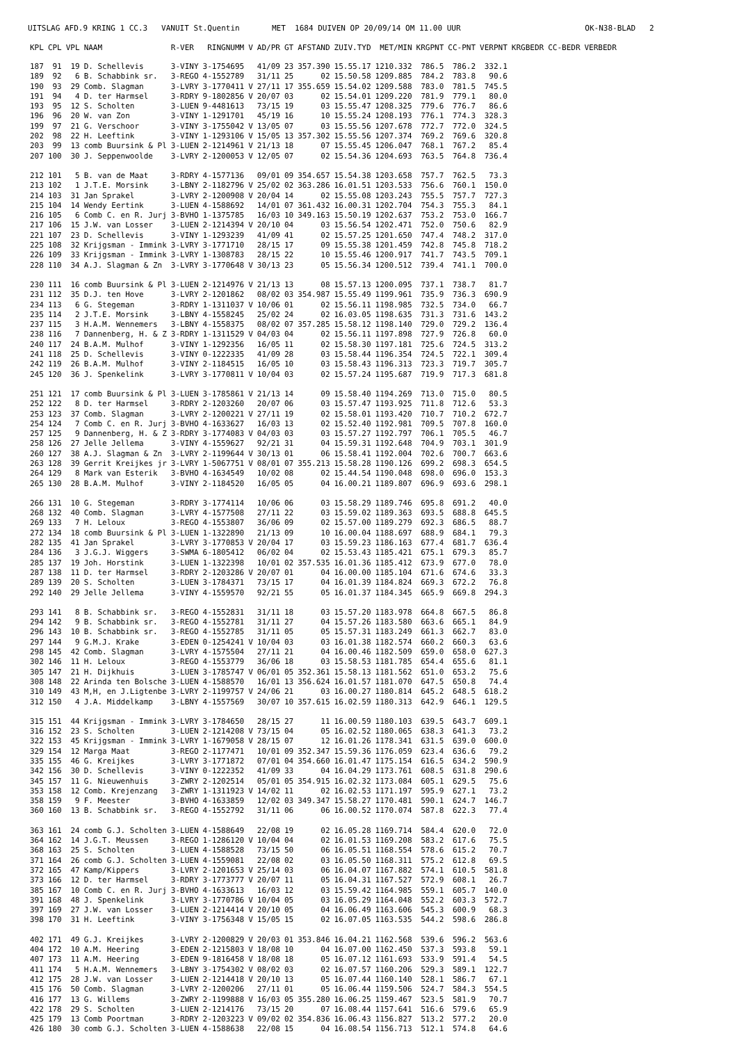UITSLAG AFD.9 KRING 1 CC.3 VANUIT St.Quentin MET 1684 DUIVEN OP 20/09/14 OM 11.00 UUR OK-N38-BLAD 2
| KPL | CPL | VPL | NAAM | R-VER | RINGNUMM | V | AD/PR | GT | AFSTAND | ZUIV.TYD | MET/MIN | KRGPNT | CC-PNT | VERPNT | KRGBEDR | CC-BEDR | VERBEDR |
| --- | --- | --- | --- | --- | --- | --- | --- | --- | --- | --- | --- | --- | --- | --- | --- | --- | --- |
| 187 | 91 | 19 | D. Schellevis | 3-VINY | 3-1754695 | | 41/09 | 23 | 357.390 | 15.55.17 | 1210.332 | 786.5 | 786.2 | 332.1 | | | |
| 189 | 92 | 6 | B. Schabbink sr. | 3-REGO | 4-1552789 | | 31/11 | 25 | 02 | 15.50.58 | 1209.885 | 784.2 | 783.8 | 90.6 | | | |
| 190 | 93 | 29 | Comb. Slagman | 3-LVRY | 3-1770411 | V | 27/11 | 17 | 355.659 | 15.54.02 | 1209.588 | 783.0 | 781.5 | 745.5 | | | |
| 191 | 94 | 4 | D. ter Harmsel | 3-RDRY | 9-1802856 | V | 20/07 | 03 | 02 | 15.54.01 | 1209.220 | 781.9 | 779.1 | 80.0 | | | |
| 193 | 95 | 12 | S. Scholten | 3-LUEN | 9-4481613 | | 73/15 | 19 | 03 | 15.55.47 | 1208.325 | 779.6 | 776.7 | 86.6 | | | |
| 196 | 96 | 20 | W. van Zon | 3-VINY | 1-1291701 | | 45/19 | 16 | 10 | 15.55.24 | 1208.193 | 776.1 | 774.3 | 328.3 | | | |
| 199 | 97 | 21 | G. Verschoor | 3-VINY | 3-1755042 | V | 13/05 | 07 | 03 | 15.55.56 | 1207.678 | 772.7 | 772.0 | 324.5 | | | |
| 202 | 98 | 22 | H. Leeftink | 3-VINY | 1-1293106 | V | 15/05 | 13 | 357.302 | 15.55.56 | 1207.374 | 769.2 | 769.6 | 320.8 | | | |
| 203 | 99 | 13 | comb Buursink & Pl | 3-LUEN | 2-1214961 | V | 21/13 | 18 | 07 | 15.55.45 | 1206.047 | 768.1 | 767.2 | 85.4 | | | |
| 207 | 100 | 30 | J. Seppenwoolde | 3-LVRY | 2-1200053 | V | 12/05 | 07 | 02 | 15.54.36 | 1204.693 | 763.5 | 764.8 | 736.4 | | | |
| 212 | 101 | 5 | B. van de Maat | 3-RDRY | 4-1577136 | | 09/01 | 09 | 354.657 | 15.54.38 | 1203.658 | 757.7 | 762.5 | 73.3 | | | |
| 213 | 102 | 1 | J.T.E. Morsink | 3-LBNY | 2-1182796 | V | 25/02 | 02 | 363.286 | 16.01.51 | 1203.533 | 756.6 | 760.1 | 150.0 | | | |
| 214 | 103 | 31 | Jan Sprakel | 3-LVRY | 2-1200908 | V | 20/04 | 14 | 02 | 15.55.08 | 1203.243 | 755.5 | 757.7 | 727.3 | | | |
| 215 | 104 | 14 | Wendy Eertink | 3-LUEN | 4-1588692 | | 14/01 | 07 | 361.432 | 16.00.31 | 1202.704 | 754.3 | 755.3 | 84.1 | | | |
| 216 | 105 | 6 | Comb C. en R. Jurj | 3-BVHO | 1-1375785 | | 16/03 | 10 | 349.163 | 15.50.19 | 1202.637 | 753.2 | 753.0 | 166.7 | | | |
| 217 | 106 | 15 | J.W. van Losser | 3-LUEN | 2-1214394 | V | 20/10 | 04 | 03 | 15.56.54 | 1202.471 | 752.0 | 750.6 | 82.9 | | | |
| 221 | 107 | 23 | D. Schellevis | 3-VINY | 1-1293239 | | 41/09 | 41 | 02 | 15.57.25 | 1201.650 | 747.4 | 748.2 | 317.0 | | | |
| 225 | 108 | 32 | Krijgsman - Immink | 3-LVRY | 3-1771710 | | 28/15 | 17 | 09 | 15.55.38 | 1201.459 | 742.8 | 745.8 | 718.2 | | | |
| 226 | 109 | 33 | Krijgsman - Immink | 3-LVRY | 1-1308783 | | 28/15 | 22 | 10 | 15.55.46 | 1200.917 | 741.7 | 743.5 | 709.1 | | | |
| 228 | 110 | 34 | A.J. Slagman & Zn | 3-LVRY | 3-1770648 | V | 30/13 | 23 | 05 | 15.56.34 | 1200.512 | 739.4 | 741.1 | 700.0 | | | |
| 230 | 111 | 16 | comb Buursink & Pl | 3-LUEN | 2-1214976 | V | 21/13 | 13 | 08 | 15.57.13 | 1200.095 | 737.1 | 738.7 | 81.7 | | | |
| 231 | 112 | 35 | D.J. ten Hove | 3-LVRY | 2-1201862 | | 08/02 | 03 | 354.987 | 15.55.49 | 1199.961 | 735.9 | 736.3 | 690.9 | | | |
| 234 | 113 | 6 | G. Stegeman | 3-RDRY | 1-1311037 | V | 10/06 | 01 | 02 | 15.56.11 | 1198.985 | 732.5 | 734.0 | 66.7 | | | |
| 235 | 114 | 2 | J.T.E. Morsink | 3-LBNY | 4-1558245 | | 25/02 | 24 | 02 | 16.03.05 | 1198.635 | 731.3 | 731.6 | 143.2 | | | |
| 237 | 115 | 3 | H.A.M. Wennemers | 3-LBNY | 4-1558375 | | 08/02 | 07 | 357.285 | 15.58.12 | 1198.140 | 729.0 | 729.2 | 136.4 | | | |
| 238 | 116 | 7 | Dannenberg, H. & Z | 3-RDRY | 1-1311529 | V | 04/03 | 04 | 02 | 15.56.11 | 1197.898 | 727.9 | 726.8 | 60.0 | | | |
| 240 | 117 | 24 | B.A.M. Mulhof | 3-VINY | 1-1292356 | | 16/05 | 11 | 02 | 15.58.30 | 1197.181 | 725.6 | 724.5 | 313.2 | | | |
| 241 | 118 | 25 | D. Schellevis | 3-VINY | 0-1222335 | | 41/09 | 28 | 03 | 15.58.44 | 1196.354 | 724.5 | 722.1 | 309.4 | | | |
| 242 | 119 | 26 | B.A.M. Mulhof | 3-VINY | 2-1184515 | | 16/05 | 10 | 03 | 15.58.43 | 1196.313 | 723.3 | 719.7 | 305.7 | | | |
| 245 | 120 | 36 | J. Spenkelink | 3-LVRY | 3-1770811 | V | 10/04 | 03 | 02 | 15.57.24 | 1195.687 | 719.9 | 717.3 | 681.8 | | | |
| 251 | 121 | 17 | comb Buursink & Pl | 3-LUEN | 3-1785861 | V | 21/13 | 14 | 09 | 15.58.40 | 1194.269 | 713.0 | 715.0 | 80.5 | | | |
| 252 | 122 | 8 | D. ter Harmsel | 3-RDRY | 2-1203260 | | 20/07 | 06 | 03 | 15.57.47 | 1193.925 | 711.8 | 712.6 | 53.3 | | | |
| 253 | 123 | 37 | Comb. Slagman | 3-LVRY | 2-1200221 | V | 27/11 | 19 | 02 | 15.58.01 | 1193.420 | 710.7 | 710.2 | 672.7 | | | |
| 254 | 124 | 7 | Comb C. en R. Jurj | 3-BVHO | 4-1633627 | | 16/03 | 13 | 02 | 15.52.40 | 1192.981 | 709.5 | 707.8 | 160.0 | | | |
| 257 | 125 | 9 | Dannenberg, H. & Z | 3-RDRY | 3-1774083 | V | 04/03 | 03 | 03 | 15.57.27 | 1192.797 | 706.1 | 705.5 | 46.7 | | | |
| 258 | 126 | 27 | Jelle Jellema | 3-VINY | 4-1559627 | | 92/21 | 31 | 04 | 15.59.31 | 1192.648 | 704.9 | 703.1 | 301.9 | | | |
| 260 | 127 | 38 | A.J. Slagman & Zn | 3-LVRY | 2-1199644 | V | 30/13 | 01 | 06 | 15.58.41 | 1192.004 | 702.6 | 700.7 | 663.6 | | | |
| 263 | 128 | 39 | Gerrit Kreijkes jr | 3-LVRY | 1-5067751 | V | 08/01 | 07 | 355.213 | 15.58.28 | 1190.126 | 699.2 | 698.3 | 654.5 | | | |
| 264 | 129 | 8 | Mark van Esterik | 3-BVHO | 4-1634549 | | 10/02 | 08 | 02 | 15.44.54 | 1190.048 | 698.0 | 696.0 | 153.3 | | | |
| 265 | 130 | 28 | B.A.M. Mulhof | 3-VINY | 2-1184520 | | 16/05 | 05 | 04 | 16.00.21 | 1189.807 | 696.9 | 693.6 | 298.1 | | | |
| 266 | 131 | 10 | G. Stegeman | 3-RDRY | 3-1774114 | | 10/06 | 06 | 03 | 15.58.29 | 1189.746 | 695.8 | 691.2 | 40.0 | | | |
| 268 | 132 | 40 | Comb. Slagman | 3-LVRY | 4-1577508 | | 27/11 | 22 | 03 | 15.59.02 | 1189.363 | 693.5 | 688.8 | 645.5 | | | |
| 269 | 133 | 7 | H. Leloux | 3-REGO | 4-1553807 | | 36/06 | 09 | 02 | 15.57.00 | 1189.279 | 692.3 | 686.5 | 88.7 | | | |
| 272 | 134 | 18 | comb Buursink & Pl | 3-LUEN | 1-1322890 | | 21/13 | 09 | 10 | 16.00.04 | 1188.697 | 688.9 | 684.1 | 79.3 | | | |
| 282 | 135 | 41 | Jan Sprakel | 3-LVRY | 3-1770853 | V | 20/04 | 17 | 03 | 15.59.23 | 1186.163 | 677.4 | 681.7 | 636.4 | | | |
| 284 | 136 | 3 | J.G.J. Wiggers | 3-SWMA | 6-1805412 | | 06/02 | 04 | 02 | 15.53.43 | 1185.421 | 675.1 | 679.3 | 85.7 | | | |
| 285 | 137 | 19 | Joh. Horstink | 3-LUEN | 1-1322398 | | 10/01 | 02 | 357.535 | 16.01.36 | 1185.412 | 673.9 | 677.0 | 78.0 | | | |
| 287 | 138 | 11 | D. ter Harmsel | 3-RDRY | 2-1203286 | V | 20/07 | 01 | 04 | 16.00.00 | 1185.104 | 671.6 | 674.6 | 33.3 | | | |
| 289 | 139 | 20 | S. Scholten | 3-LUEN | 3-1784371 | | 73/15 | 17 | 04 | 16.01.39 | 1184.824 | 669.3 | 672.2 | 76.8 | | | |
| 292 | 140 | 29 | Jelle Jellema | 3-VINY | 4-1559570 | | 92/21 | 55 | 05 | 16.01.37 | 1184.345 | 665.9 | 669.8 | 294.3 | | | |
| 293 | 141 | 8 | B. Schabbink sr. | 3-REGO | 4-1552831 | | 31/11 | 18 | 03 | 15.57.20 | 1183.978 | 664.8 | 667.5 | 86.8 | | | |
| 294 | 142 | 9 | B. Schabbink sr. | 3-REGO | 4-1552781 | | 31/11 | 27 | 04 | 15.57.26 | 1183.580 | 663.6 | 665.1 | 84.9 | | | |
| 296 | 143 | 10 | B. Schabbink sr. | 3-REGO | 4-1552785 | | 31/11 | 05 | 05 | 15.57.31 | 1183.249 | 661.3 | 662.7 | 83.0 | | | |
| 297 | 144 | 9 | G.M.J. Krake | 3-EDEN | 0-1254241 | V | 10/04 | 03 | 03 | 16.01.38 | 1182.574 | 660.2 | 660.3 | 63.6 | | | |
| 298 | 145 | 42 | Comb. Slagman | 3-LVRY | 4-1575504 | | 27/11 | 21 | 04 | 16.00.46 | 1182.509 | 659.0 | 658.0 | 627.3 | | | |
| 302 | 146 | 11 | H. Leloux | 3-REGO | 4-1553779 | | 36/06 | 18 | 03 | 15.58.53 | 1181.785 | 654.4 | 655.6 | 81.1 | | | |
| 305 | 147 | 21 | H. Dijkhuis | 3-LUEN | 3-1785747 | V | 06/01 | 05 | 352.361 | 15.58.13 | 1181.562 | 651.0 | 653.2 | 75.6 | | | |
| 308 | 148 | 22 | Arinda ten Bolsche | 3-LUEN | 4-1588570 | | 16/01 | 13 | 356.624 | 16.01.57 | 1181.070 | 647.5 | 650.8 | 74.4 | | | |
| 310 | 149 | 43 | M,H, en J.Ligtenbe | 3-LVRY | 2-1199757 | V | 24/06 | 21 | 03 | 16.00.27 | 1180.814 | 645.2 | 648.5 | 618.2 | | | |
| 312 | 150 | 4 | J.A. Middelkamp | 3-LBNY | 4-1557569 | | 30/07 | 10 | 357.615 | 16.02.59 | 1180.313 | 642.9 | 646.1 | 129.5 | | | |
| 315 | 151 | 44 | Krijgsman - Immink | 3-LVRY | 3-1784650 | | 28/15 | 27 | 11 | 16.00.59 | 1180.103 | 639.5 | 643.7 | 609.1 | | | |
| 316 | 152 | 23 | S. Scholten | 3-LUEN | 2-1214208 | V | 73/15 | 04 | 05 | 16.02.52 | 1180.065 | 638.3 | 641.3 | 73.2 | | | |
| 322 | 153 | 45 | Krijgsman - Immink | 3-LVRY | 1-1679058 | V | 28/15 | 07 | 12 | 16.01.26 | 1178.341 | 631.5 | 639.0 | 600.0 | | | |
| 329 | 154 | 12 | Marga Maat | 3-REGO | 2-1177471 | | 10/01 | 09 | 352.347 | 15.59.36 | 1176.059 | 623.4 | 636.6 | 79.2 | | | |
| 335 | 155 | 46 | G. Kreijkes | 3-LVRY | 3-1771872 | | 07/01 | 04 | 354.660 | 16.01.47 | 1175.154 | 616.5 | 634.2 | 590.9 | | | |
| 342 | 156 | 30 | D. Schellevis | 3-VINY | 0-1222352 | | 41/09 | 33 | 04 | 16.04.29 | 1173.761 | 608.5 | 631.8 | 290.6 | | | |
| 345 | 157 | 11 | G. Nieuwenhuis | 3-ZWRY | 2-1202514 | | 05/01 | 05 | 354.915 | 16.02.32 | 1173.084 | 605.1 | 629.5 | 75.6 | | | |
| 353 | 158 | 12 | Comb. Krejenzang | 3-ZWRY | 1-1311923 | V | 14/02 | 11 | 02 | 16.02.53 | 1171.197 | 595.9 | 627.1 | 73.2 | | | |
| 358 | 159 | 9 | F. Meester | 3-BVHO | 4-1633859 | | 12/02 | 03 | 349.347 | 15.58.27 | 1170.481 | 590.1 | 624.7 | 146.7 | | | |
| 360 | 160 | 13 | B. Schabbink sr. | 3-REGO | 4-1552792 | | 31/11 | 06 | 06 | 16.00.52 | 1170.074 | 587.8 | 622.3 | 77.4 | | | |
| 363 | 161 | 24 | comb G.J. Scholten | 3-LUEN | 4-1588649 | | 22/08 | 19 | 02 | 16.05.28 | 1169.714 | 584.4 | 620.0 | 72.0 | | | |
| 364 | 162 | 14 | J.G.T. Meussen | 3-REGO | 1-1286120 | V | 10/04 | 04 | 02 | 16.01.53 | 1169.208 | 583.2 | 617.6 | 75.5 | | | |
| 368 | 163 | 25 | S. Scholten | 3-LUEN | 4-1588528 | | 73/15 | 50 | 06 | 16.05.51 | 1168.554 | 578.6 | 615.2 | 70.7 | | | |
| 371 | 164 | 26 | comb G.J. Scholten | 3-LUEN | 4-1559081 | | 22/08 | 02 | 03 | 16.05.50 | 1168.311 | 575.2 | 612.8 | 69.5 | | | |
| 372 | 165 | 47 | Kamp/Kippers | 3-LVRY | 2-1201653 | V | 25/14 | 03 | 06 | 16.04.07 | 1167.882 | 574.1 | 610.5 | 581.8 | | | |
| 373 | 166 | 12 | D. ter Harmsel | 3-RDRY | 3-1773777 | V | 20/07 | 11 | 05 | 16.04.31 | 1167.527 | 572.9 | 608.1 | 26.7 | | | |
| 385 | 167 | 10 | Comb C. en R. Jurj | 3-BVHO | 4-1633613 | | 16/03 | 12 | 03 | 15.59.42 | 1164.985 | 559.1 | 605.7 | 140.0 | | | |
| 391 | 168 | 48 | J. Spenkelink | 3-LVRY | 3-1770786 | V | 10/04 | 05 | 03 | 16.05.29 | 1164.048 | 552.2 | 603.3 | 572.7 | | | |
| 397 | 169 | 27 | J.W. van Losser | 3-LUEN | 2-1214414 | V | 20/10 | 05 | 04 | 16.06.49 | 1163.606 | 545.3 | 600.9 | 68.3 | | | |
| 398 | 170 | 31 | H. Leeftink | 3-VINY | 3-1756348 | V | 15/05 | 15 | 02 | 16.07.05 | 1163.535 | 544.2 | 598.6 | 286.8 | | | |
| 402 | 171 | 49 | G.J. Kreijkes | 3-LVRY | 2-1200829 | V | 20/03 | 01 | 353.846 | 16.04.21 | 1162.568 | 539.6 | 596.2 | 563.6 | | | |
| 404 | 172 | 10 | A.M. Heering | 3-EDEN | 2-1215803 | V | 18/08 | 10 | 04 | 16.07.00 | 1162.450 | 537.3 | 593.8 | 59.1 | | | |
| 407 | 173 | 11 | A.M. Heering | 3-EDEN | 9-1816458 | V | 18/08 | 18 | 05 | 16.07.12 | 1161.693 | 533.9 | 591.4 | 54.5 | | | |
| 411 | 174 | 5 | H.A.M. Wennemers | 3-LBNY | 3-1754302 | V | 08/02 | 03 | 02 | 16.07.57 | 1160.206 | 529.3 | 589.1 | 122.7 | | | |
| 412 | 175 | 28 | J.W. van Losser | 3-LUEN | 2-1214418 | V | 20/10 | 13 | 05 | 16.07.44 | 1160.140 | 528.1 | 586.7 | 67.1 | | | |
| 415 | 176 | 50 | Comb. Slagman | 3-LVRY | 2-1200206 | | 27/11 | 01 | 05 | 16.06.44 | 1159.506 | 524.7 | 584.3 | 554.5 | | | |
| 416 | 177 | 13 | G. Willems | 3-ZWRY | 2-1199888 | V | 16/03 | 05 | 355.280 | 16.06.25 | 1159.467 | 523.5 | 581.9 | 70.7 | | | |
| 422 | 178 | 29 | S. Scholten | 3-LUEN | 2-1214176 | | 73/15 | 20 | 07 | 16.08.44 | 1157.641 | 516.6 | 579.6 | 65.9 | | | |
| 425 | 179 | 13 | Comb Poortman | 3-RDRY | 2-1203223 | V | 09/02 | 02 | 354.836 | 16.06.43 | 1156.827 | 513.2 | 577.2 | 20.0 | | | |
| 426 | 180 | 30 | comb G.J. Scholten | 3-LUEN | 4-1588638 | | 22/08 | 15 | 04 | 16.08.54 | 1156.713 | 512.1 | 574.8 | 64.6 | | | |